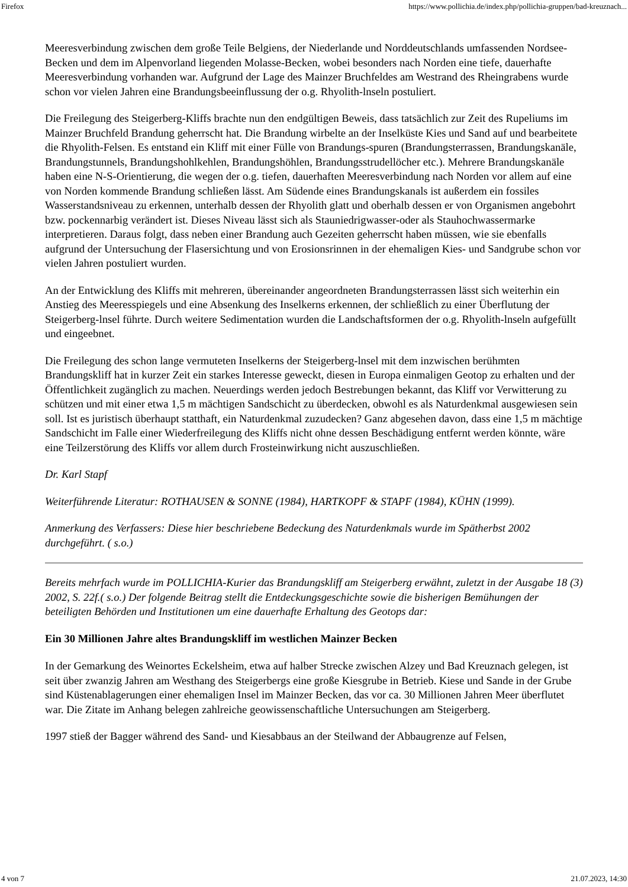Firefox https://www.pollichia.de/index.php/pollichia-gruppen/bad-kreuznach...
Meeresverbindung zwischen dem große Teile Belgiens, der Niederlande und Norddeutschlands umfassenden Nordsee-Becken und dem im Alpenvorland liegenden Molasse-Becken, wobei besonders nach Norden eine tiefe, dauerhafte Meeresverbindung vorhanden war. Aufgrund der Lage des Mainzer Bruchfeldes am Westrand des Rheingrabens wurde schon vor vielen Jahren eine Brandungsbeeinflussung der o.g. Rhyolith-lnseln postuliert.
Die Freilegung des Steigerberg-Kliffs brachte nun den endgültigen Beweis, dass tatsächlich zur Zeit des Rupeliums im Mainzer Bruchfeld Brandung geherrscht hat. Die Brandung wirbelte an der Inselküste Kies und Sand auf und bearbeitete die Rhyolith-Felsen. Es entstand ein Kliff mit einer Fülle von Brandungs-spuren (Brandungsterrassen, Brandungskanäle, Brandungstunnels, Brandungshohlkehlen, Brandungshöhlen, Brandungsstrudellöcher etc.). Mehrere Brandungskanäle haben eine N-S-Orientierung, die wegen der o.g. tiefen, dauerhaften Meeresverbindung nach Norden vor allem auf eine von Norden kommende Brandung schließen lässt. Am Südende eines Brandungskanals ist außerdem ein fossiles Wasserstandsniveau zu erkennen, unterhalb dessen der Rhyolith glatt und oberhalb dessen er von Organismen angebohrt bzw. pockennarbig verändert ist. Dieses Niveau lässt sich als Stauniedrigwasser-oder als Stauhochwassermarke interpretieren. Daraus folgt, dass neben einer Brandung auch Gezeiten geherrscht haben müssen, wie sie ebenfalls aufgrund der Untersuchung der Flasersichtung und von Erosionsrinnen in der ehemaligen Kies- und Sandgrube schon vor vielen Jahren postuliert wurden.
An der Entwicklung des Kliffs mit mehreren, übereinander angeordneten Brandungsterrassen lässt sich weiterhin ein Anstieg des Meeresspiegels und eine Absenkung des Inselkerns erkennen, der schließlich zu einer Überflutung der Steigerberg-lnsel führte. Durch weitere Sedimentation wurden die Landschaftsformen der o.g. Rhyolith-lnseln aufgefüllt und eingeebnet.
Die Freilegung des schon lange vermuteten Inselkerns der Steigerberg-lnsel mit dem inzwischen berühmten Brandungskliff hat in kurzer Zeit ein starkes Interesse geweckt, diesen in Europa einmaligen Geotop zu erhalten und der Öffentlichkeit zugänglich zu machen. Neuerdings werden jedoch Bestrebungen bekannt, das Kliff vor Verwitterung zu schützen und mit einer etwa 1,5 m mächtigen Sandschicht zu überdecken, obwohl es als Naturdenkmal ausgewiesen sein soll. Ist es juristisch überhaupt statthaft, ein Naturdenkmal zuzudecken? Ganz abgesehen davon, dass eine 1,5 m mächtige Sandschicht im Falle einer Wiederfreilegung des Kliffs nicht ohne dessen Beschädigung entfernt werden könnte, wäre eine Teilzerstörung des Kliffs vor allem durch Frosteinwirkung nicht auszuschließen.
Dr. Karl Stapf
Weiterführende Literatur: ROTHAUSEN & SONNE (1984), HARTKOPF & STAPF (1984), KÜHN (1999).
Anmerkung des Verfassers: Diese hier beschriebene Bedeckung des Naturdenkmals wurde im Spätherbst 2002 durchgeführt. ( s.o.)
Bereits mehrfach wurde im POLLICHIA-Kurier das Brandungskliff am Steigerberg erwähnt, zuletzt in der Ausgabe 18 (3) 2002, S. 22f.( s.o.) Der folgende Beitrag stellt die Entdeckungsgeschichte sowie die bisherigen Bemühungen der beteiligten Behörden und Institutionen um eine dauerhafte Erhaltung des Geotops dar:
Ein 30 Millionen Jahre altes Brandungskliff im westlichen Mainzer Becken
In der Gemarkung des Weinortes Eckelsheim, etwa auf halber Strecke zwischen Alzey und Bad Kreuznach gelegen, ist seit über zwanzig Jahren am Westhang des Steigerbergs eine große Kiesgrube in Betrieb. Kiese und Sande in der Grube sind Küstenablagerungen einer ehemaligen Insel im Mainzer Becken, das vor ca. 30 Millionen Jahren Meer überflutet war. Die Zitate im Anhang belegen zahlreiche geowissenschaftliche Untersuchungen am Steigerberg.
1997 stieß der Bagger während des Sand- und Kiesabbaus an der Steilwand der Abbaugrenze auf Felsen,
4 von 7 21.07.2023, 14:30